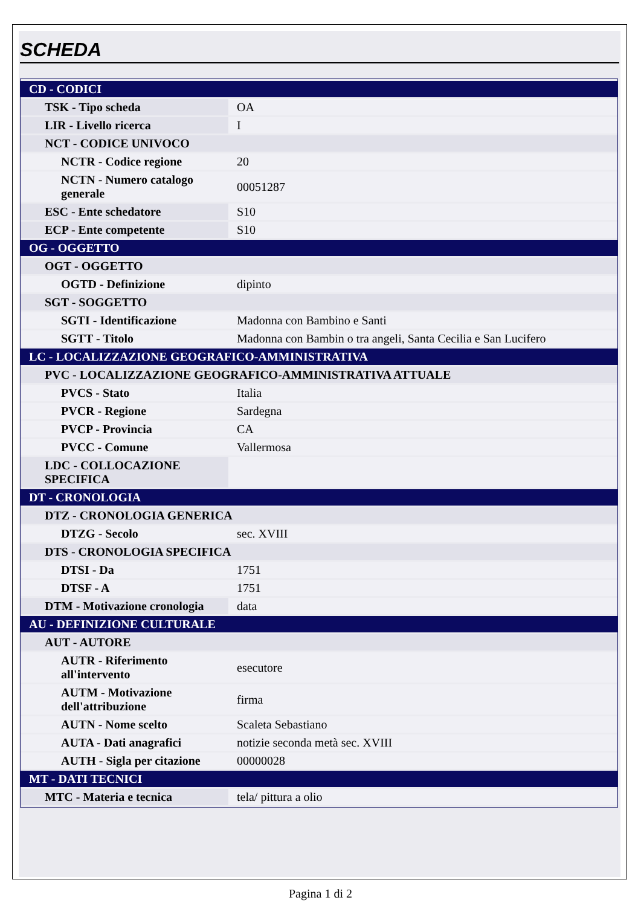SCHEDA
| CD - CODICI | |
| TSK - Tipo scheda | OA |
| LIR - Livello ricerca | I |
| NCT - CODICE UNIVOCO | |
| NCTR - Codice regione | 20 |
| NCTN - Numero catalogo generale | 00051287 |
| ESC - Ente schedatore | S10 |
| ECP - Ente competente | S10 |
| OG - OGGETTO | |
| OGT - OGGETTO | |
| OGTD - Definizione | dipinto |
| SGT - SOGGETTO | |
| SGTI - Identificazione | Madonna con Bambino e Santi |
| SGTT - Titolo | Madonna con Bambin o tra angeli, Santa Cecilia e San Lucifero |
| LC - LOCALIZZAZIONE GEOGRAFICO-AMMINISTRATIVA | |
| PVC - LOCALIZZAZIONE GEOGRAFICO-AMMINISTRATIVA ATTUALE | |
| PVCS - Stato | Italia |
| PVCR - Regione | Sardegna |
| PVCP - Provincia | CA |
| PVCC - Comune | Vallermosa |
| LDC - COLLOCAZIONE SPECIFICA | |
| DT - CRONOLOGIA | |
| DTZ - CRONOLOGIA GENERICA | |
| DTZG - Secolo | sec. XVIII |
| DTS - CRONOLOGIA SPECIFICA | |
| DTSI - Da | 1751 |
| DTSF - A | 1751 |
| DTM - Motivazione cronologia | data |
| AU - DEFINIZIONE CULTURALE | |
| AUT - AUTORE | |
| AUTR - Riferimento all'intervento | esecutore |
| AUTM - Motivazione dell'attribuzione | firma |
| AUTN - Nome scelto | Scaleta Sebastiano |
| AUTA - Dati anagrafici | notizie seconda metà sec. XVIII |
| AUTH - Sigla per citazione | 00000028 |
| MT - DATI TECNICI | |
| MTC - Materia e tecnica | tela/ pittura a olio |
Pagina 1 di 2